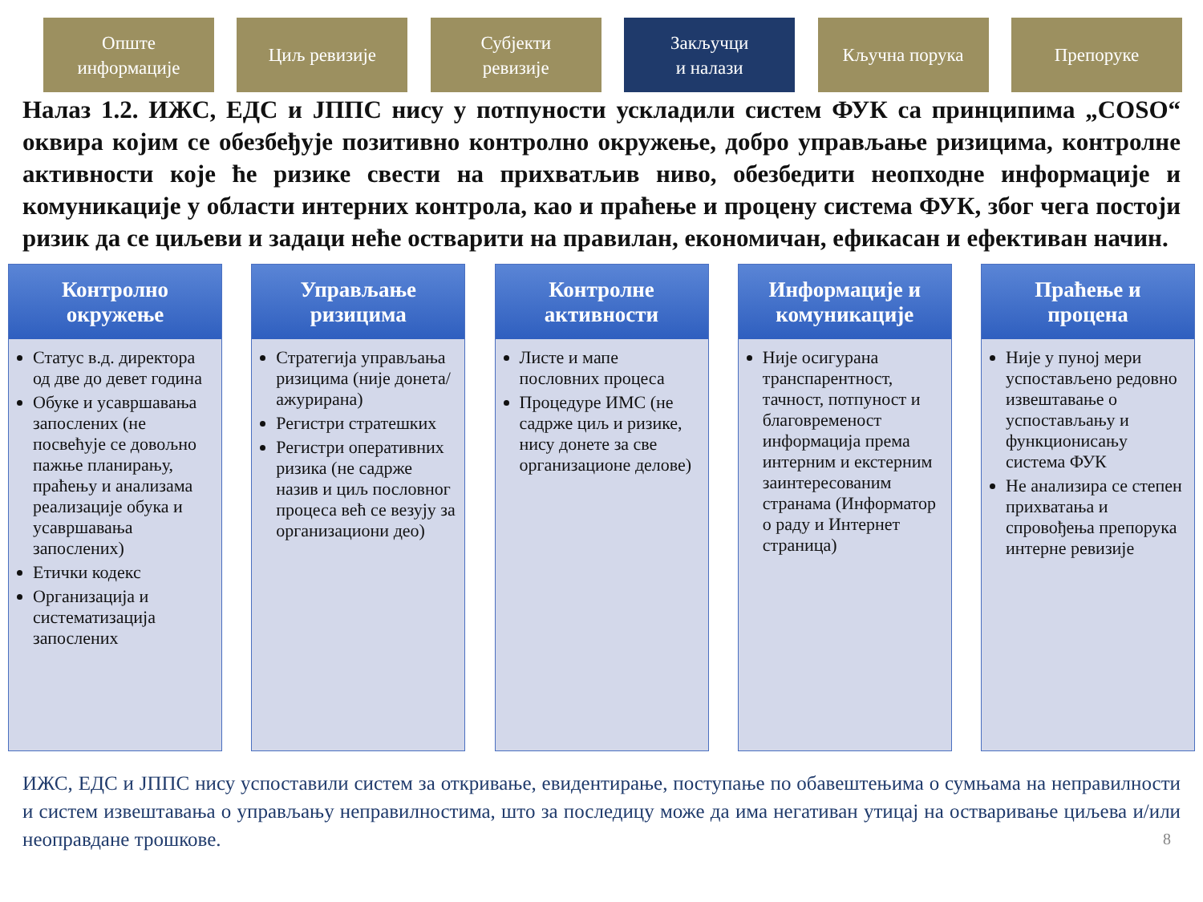Опште
информације
Циљ ревизије Субјекти
ревизије
Закључци
и налази
Кључна порука Препоруке
Налаз 1.2. ИЖС, ЕДС и ЈППС нису у потпуности ускладили систем ФУК са принципима „COSO“ оквира којим се обезбеђује позитивно контролно окружење, добро управљање ризицима, контролне активности које ће ризике свести на прихватљив ниво, обезбедити неопходне информације и комуникације у области интерних контрола, као и праћење и процену система ФУК, због чега постоји ризик да се циљеви и задаци неће остварити на правилан, економичан, ефикасан и ефективан начин.
Контролно
окружење
Статус в.д. директора од две до девет година
Обуке и усавршавања запослених (не посвећује се довољно пажње планирању, праћењу и анализама реализације обука и усавршавања запослених)
Етички кодекс
Организација и систематизација запослених
Управљање
ризицима
Стратегија управљања ризицима (није донета/ажурирана)
Регистри стратешких
Регистри оперативних ризика (не садрже назив и циљ пословног процеса већ се везују за организациони део)
Контролне
активности
Листе и мапе пословних процеса
Процедуре ИМС (не садрже циљ и ризике, нису донете за све организационе делове)
Информације и
комуникације
Није осигурана транспарентност, тачност, потпуност и благовременост информација према интерним и екстерним заинтересованим странама (Информатор о раду и Интернет страница)
Праћење и
процена
Није у пуној мери успостављено редовно извештавање о успостављању и функционисању система ФУК
Не анализира се степен прихватања и спровођења препорука интерне ревизије
ИЖС, ЕДС и ЈППС нису успоставили систем за откривање, евидентирање, поступање по обавештењима о сумњама на неправилности и систем извештавања о управљању неправилностима, што за последицу може да има негативан утицај на остваривање циљева и/или неоправдане трошкове.
8